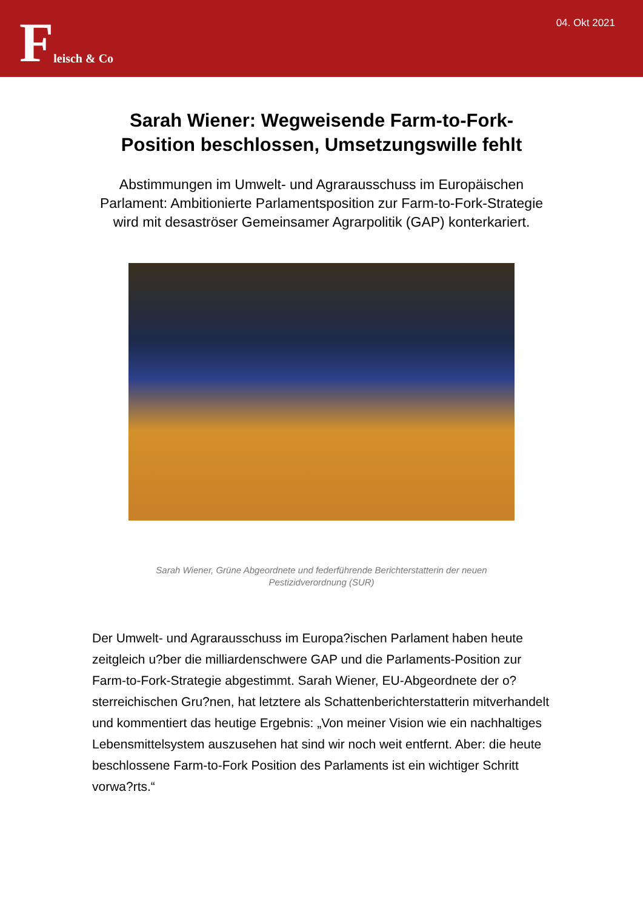Fleisch & Co
04. Okt 2021
Sarah Wiener: Wegweisende Farm-to-Fork-Position beschlossen, Umsetzungswille fehlt
Abstimmungen im Umwelt- und Agrarausschuss im Europäischen Parlament: Ambitionierte Parlamentsposition zur Farm-to-Fork-Strategie wird mit desaströser Gemeinsamer Agrarpolitik (GAP) konterkariert.
Sarah Wiener, Grüne Abgeordnete und federführende Berichterstatterin der neuen Pestizidverordnung (SUR)
Der Umwelt- und Agrarausschuss im Europa?ischen Parlament haben heute zeitgleich u?ber die milliardenschwere GAP und die Parlaments-Position zur Farm-to-Fork-Strategie abgestimmt. Sarah Wiener, EU-Abgeordnete der o?sterreichischen Gru?nen, hat letztere als Schattenberichterstatterin mitverhandelt und kommentiert das heutige Ergebnis: „Von meiner Vision wie ein nachhaltiges Lebensmittelsystem auszusehen hat sind wir noch weit entfernt. Aber: die heute beschlossene Farm-to-Fork Position des Parlaments ist ein wichtiger Schritt vorwa?rts.“